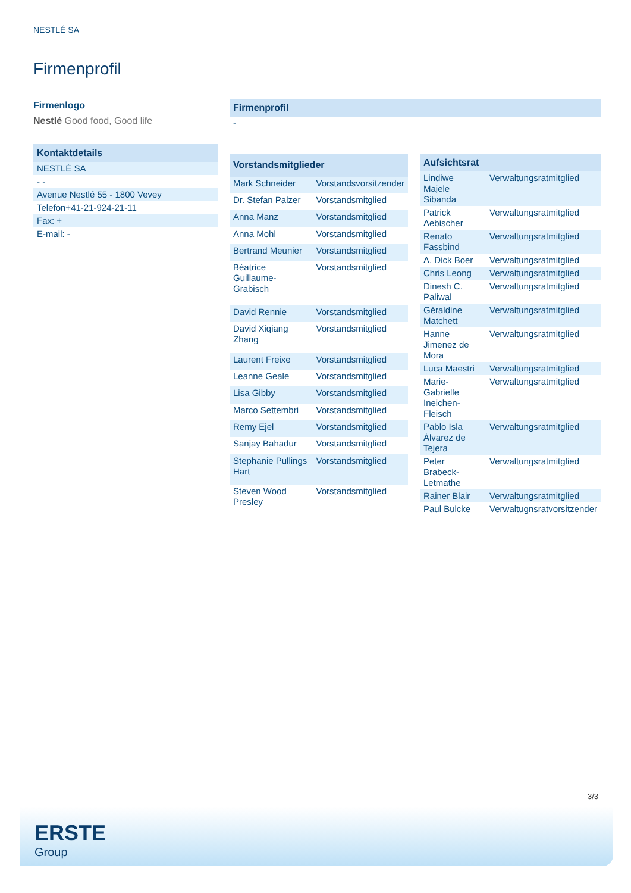NESTLÉ SA
Firmenprofil
Firmenlogo
Nestlé Good food, Good life
| Kontaktdetails |
| --- |
| NESTLÉ SA |
| - - |
| Avenue Nestlé 55 - 1800 Vevey |
| Telefon+41-21-924-21-11 |
| Fax: + |
| E-mail: - |
| Firmenprofil |
| --- |
| - |
| Vorstandsmitglieder | |
| --- | --- |
| Mark Schneider | Vorstandsvorsitzender |
| Dr. Stefan Palzer | Vorstandsmitglied |
| Anna Manz | Vorstandsmitglied |
| Anna Mohl | Vorstandsmitglied |
| Bertrand Meunier | Vorstandsmitglied |
| Béatrice Guillaume-Grabisch | Vorstandsmitglied |
| David Rennie | Vorstandsmitglied |
| David Xiqiang Zhang | Vorstandsmitglied |
| Laurent Freixe | Vorstandsmitglied |
| Leanne Geale | Vorstandsmitglied |
| Lisa Gibby | Vorstandsmitglied |
| Marco Settembri | Vorstandsmitglied |
| Remy Ejel | Vorstandsmitglied |
| Sanjay Bahadur | Vorstandsmitglied |
| Stephanie Pullings Hart | Vorstandsmitglied |
| Steven Wood Presley | Vorstandsmitglied |
| Aufsichtsrat | |
| --- | --- |
| Lindiwe Majele Sibanda | Verwaltungsratmitglied |
| Patrick Aebischer | Verwaltungsratmitglied |
| Renato Fassbind | Verwaltungsratmitglied |
| A. Dick Boer | Verwaltungsratmitglied |
| Chris Leong | Verwaltungsratmitglied |
| Dinesh C. Paliwal | Verwaltungsratmitglied |
| Géraldine Matchett | Verwaltungsratmitglied |
| Hanne Jimenez de Mora | Verwaltungsratmitglied |
| Luca Maestri | Verwaltungsratmitglied |
| Marie-Gabrielle Ineichen-Fleisch | Verwaltungsratmitglied |
| Pablo Isla Álvarez de Tejera | Verwaltungsratmitglied |
| Peter Brabeck-Letmathe | Verwaltungsratmitglied |
| Rainer Blair | Verwaltungsratmitglied |
| Paul Bulcke | Verwaltugnsratvorsitzender |
3/3
ERSTE
Group